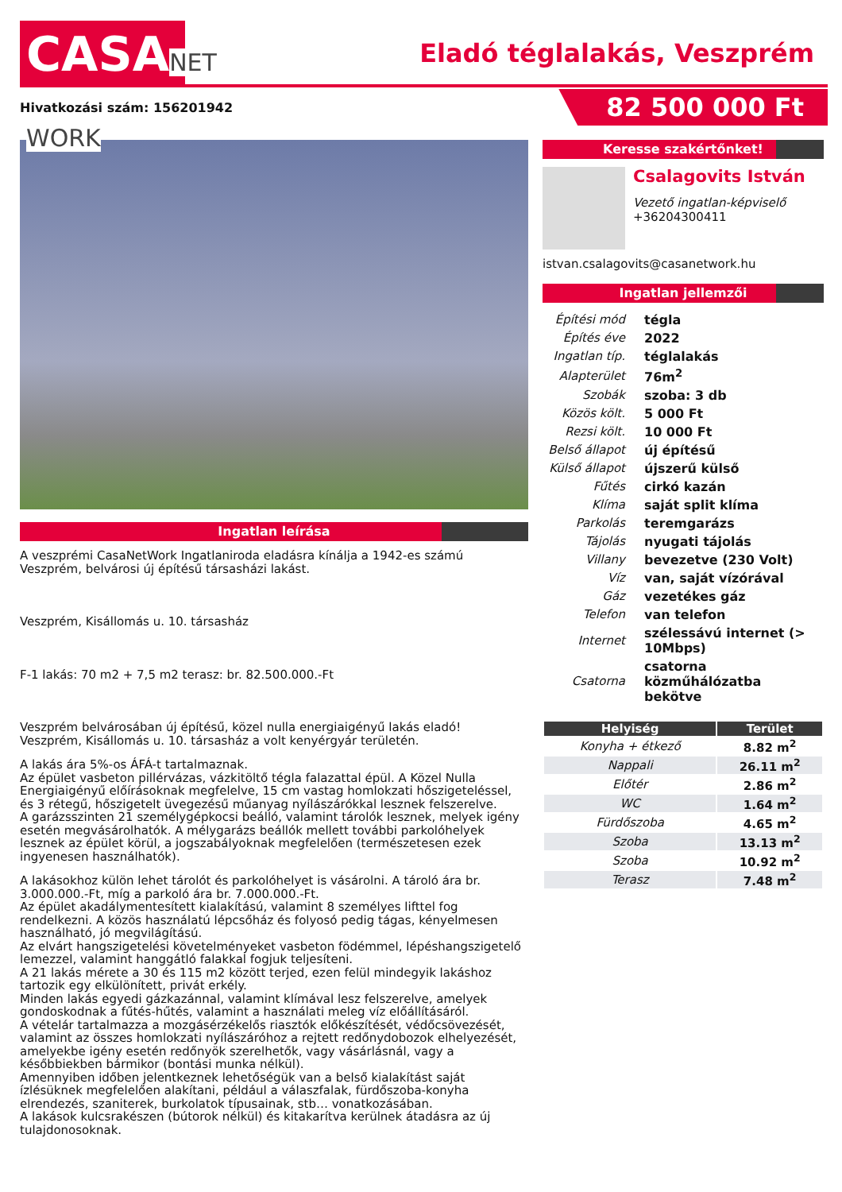CASANET WORK
Eladó téglalakás, Veszprém
Hivatkozási szám: 156201942
82 500 000 Ft
Ingatlan leírása
A veszprémi CasaNetWork Ingatlaniroda eladásra kínálja a 1942-es számú Veszprém, belvárosi új építésű társasházi lakást.
Veszprém, Kisállomás u. 10. társasház
F-1 lakás: 70 m2 + 7,5 m2 terasz: br. 82.500.000.-Ft
Veszprém belvárosában új építésű, közel nulla energiaigényű lakás eladó!
Veszprém, Kisállomás u. 10. társasház a volt kenyérgyár területén.
A lakás ára 5%-os ÁFÁ-t tartalmaznak.
Az épület vasbeton pillérvázas, vázkitöltő tégla falazattal épül. A Közel Nulla Energiaigényű előírásoknak megfelelve, 15 cm vastag homlokzati hőszigeteléssel, és 3 rétegű, hőszigetelt üvegezésű műanyag nyílászárókkal lesznek felszerelve.
A garázsszinten 21 személygépkocsi beálló, valamint tárolók lesznek, melyek igény esetén megvásárolhatók. A mélygarázs beállók mellett további parkolóhelyek lesznek az épület körül, a jogszabályoknak megfelelően (természetesen ezek ingyenesen használhatók).
A lakásokhoz külön lehet tárolót és parkolóhelyet is vásárolni. A tároló ára br. 3.000.000.-Ft, míg a parkoló ára br. 7.000.000.-Ft.
Az épület akadálymentesített kialakítású, valamint 8 személyes lifttel fog rendelkezni. A közös használatú lépcsőház és folyosó pedig tágas, kényelmesen használható, jó megvilágítású.
Az elvárt hangszigetelési követelményeket vasbeton födémmel, lépéshangszigetelő lemezzel, valamint hanggátló falakkal fogjuk teljesíteni.
A 21 lakás mérete a 30 és 115 m2 között terjed, ezen felül mindegyik lakáshoz tartozik egy elkülönített, privát erkély.
Minden lakás egyedi gázkazánnal, valamint klímával lesz felszerelve, amelyek gondoskodnak a fűtés-hűtés, valamint a használati meleg víz előállításáról.
A vételár tartalmazza a mozgásérzékelős riasztók előkészítését, védőcsövezését, valamint az összes homlokzati nyílászáróhoz a rejtett redőnydobozok elhelyezését, amelyekbe igény esetén redőnyök szerelhetők, vagy vásárlásnál, vagy a későbbiekben bármikor (bontási munka nélkül).
Amennyiben időben jelentkeznek lehetőségük van a belső kialakítást saját ízlésüknek megfelelően alakítani, például a válaszfalak, fürdőszoba-konyha elrendezés, szaniterek, burkolatok típusainak, stb… vonatkozásában.
A lakások kulcsrakészen (bútorok nélkül) és kitakarítva kerülnek átadásra az új tulajdonosoknak.
Keresse szakértőnket!
Csalagovits István
Vezető ingatlan-képviselő
+36204300411
istvan.csalagovits@casanetwork.hu
Ingatlan jellemzői
| Építési mód | tégla |
| Építés éve | 2022 |
| Ingatlan típ. | téglalakás |
| Alapterület | 76m<sup>2</sup> |
| Szobák | szoba: 3 db |
| Közös költ. | 5 000 Ft |
| Rezsi költ. | 10 000 Ft |
| Belső állapot | új építésű |
| Külső állapot | újszerű külső |
| Fűtés | cirkó kazán |
| Klíma | saját split klíma |
| Parkolás | teremgarázs |
| Tájolás | nyugati tájolás |
| Villany | bevezetve (230 Volt) |
| Víz | van, saját vízórával |
| Gáz | vezetékes gáz |
| Telefon | van telefon |
| Internet | szélessávú internet (> 10Mbps) |
| Csatorna | csatorna közműhálózatba bekötve |
| Helyiség | Terület |
| --- | --- |
| Konyha + étkező | 8.82 m<sup>2</sup> |
| Nappali | 26.11 m<sup>2</sup> |
| Előtér | 2.86 m<sup>2</sup> |
| WC | 1.64 m<sup>2</sup> |
| Fürdőszoba | 4.65 m<sup>2</sup> |
| Szoba | 13.13 m<sup>2</sup> |
| Szoba | 10.92 m<sup>2</sup> |
| Terasz | 7.48 m<sup>2</sup> |